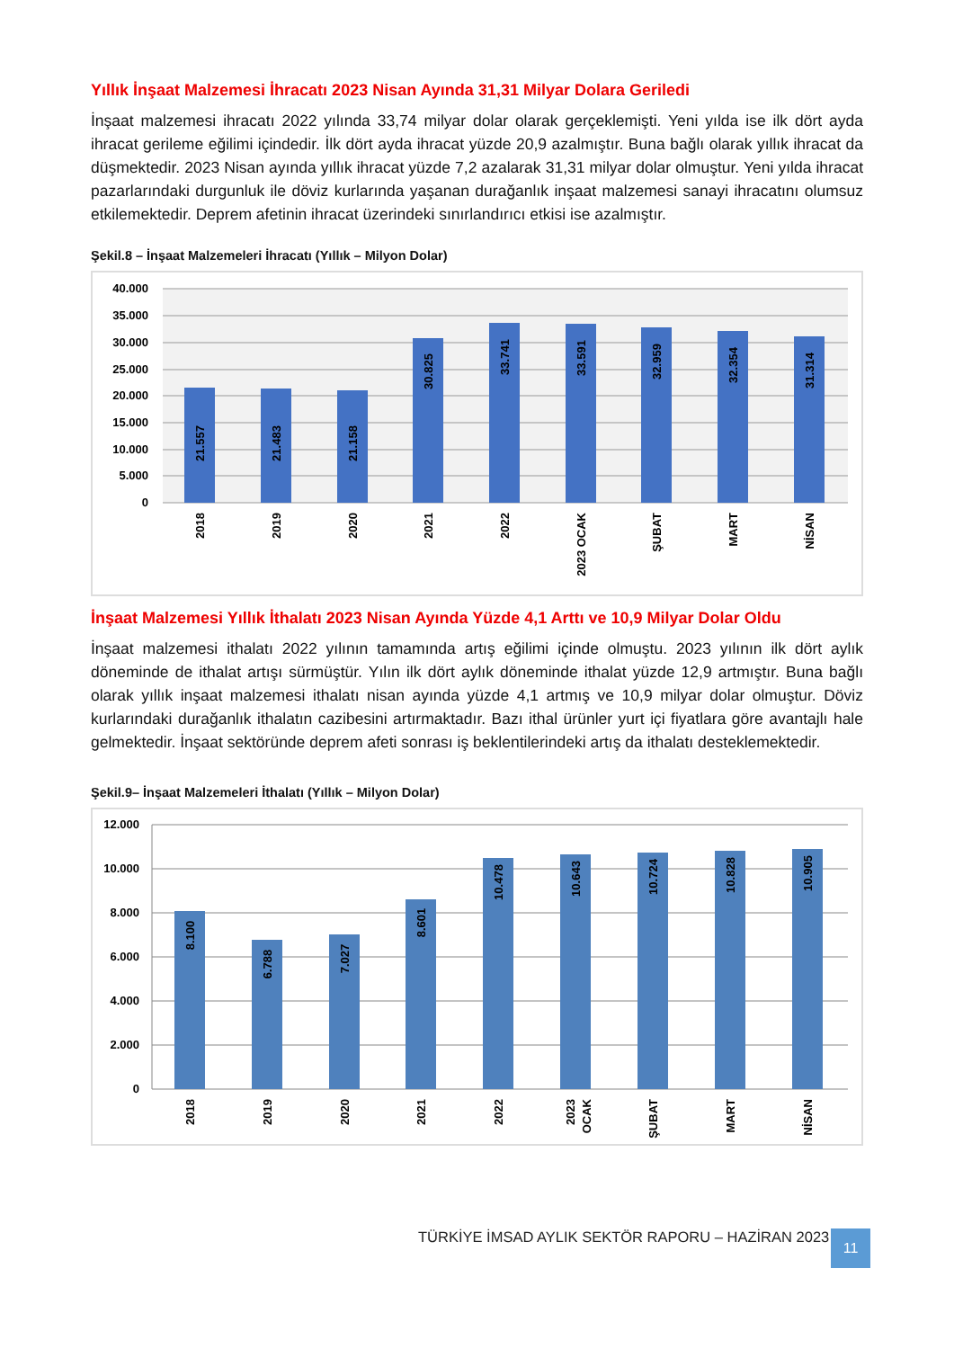Yıllık İnşaat Malzemesi İhracatı 2023 Nisan Ayında 31,31 Milyar Dolara Geriledi
İnşaat malzemesi ihracatı 2022 yılında 33,74 milyar dolar olarak gerçeklemişti. Yeni yılda ise ilk dört ayda ihracat gerileme eğilimi içindedir. İlk dört ayda ihracat yüzde 20,9 azalmıştır. Buna bağlı olarak yıllık ihracat da düşmektedir. 2023 Nisan ayında yıllık ihracat yüzde 7,2 azalarak 31,31 milyar dolar olmuştur. Yeni yılda ihracat pazarlarındaki durgunluk ile döviz kurlarında yaşanan durağanlık inşaat malzemesi sanayi ihracatını olumsuz etkilemektedir. Deprem afetinin ihracat üzerindeki sınırlandırıcı etkisi ise azalmıştır.
Şekil.8 – İnşaat Malzemeleri İhracatı (Yıllık – Milyon Dolar)
40.000
35.000
30.000
25.000
20.000
15.000
10.000
5.000
0
21.557
21.483
21.158
30.825
33.741
33.591
32.959
32.354
31.314
2018
2019
2020
2021
2022
2023 OCAK
ŞUBAT
MART
NİSAN
İnşaat Malzemesi Yıllık İthalatı 2023 Nisan Ayında Yüzde 4,1 Arttı ve 10,9 Milyar Dolar Oldu
İnşaat malzemesi ithalatı 2022 yılının tamamında artış eğilimi içinde olmuştu. 2023 yılının ilk dört aylık döneminde de ithalat artışı sürmüştür. Yılın ilk dört aylık döneminde ithalat yüzde 12,9 artmıştır. Buna bağlı olarak yıllık inşaat malzemesi ithalatı nisan ayında yüzde 4,1 artmış ve 10,9 milyar dolar olmuştur. Döviz kurlarındaki durağanlık ithalatın cazibesini artırmaktadır. Bazı ithal ürünler yurt içi fiyatlara göre avantajlı hale gelmektedir. İnşaat sektöründe deprem afeti sonrası iş beklentilerindeki artış da ithalatı desteklemektedir.
Şekil.9– İnşaat Malzemeleri İthalatı (Yıllık – Milyon Dolar)
12.000
10.000
8.000
6.000
4.000
2.000
0
8.100
6.788
7.027
8.601
10.478
10.643
10.724
10.828
10.905
2018
2019
2020
2021
2022
2023
OCAK
ŞUBAT
MART
NİSAN
TÜRKİYE İMSAD AYLIK SEKTÖR RAPORU – HAZİRAN 2023
11